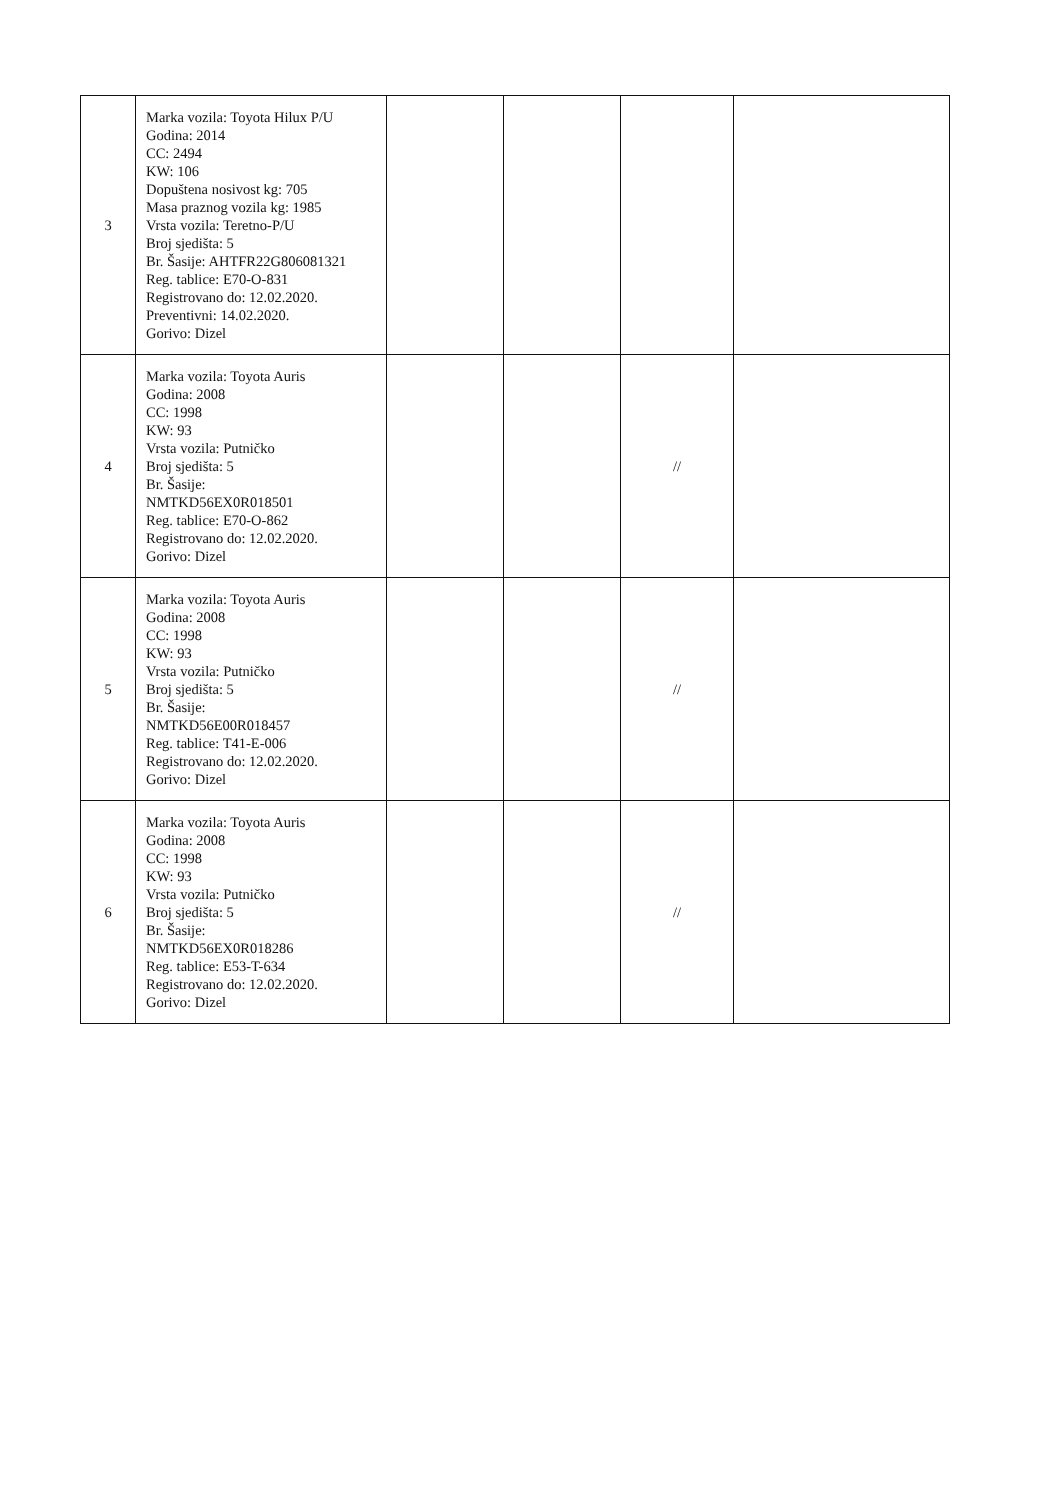| 3 | Marka vozila: Toyota Hilux P/U Godina: 2014 CC: 2494 KW: 106 Dopuštena nosivost kg: 705 Masa praznog vozila kg: 1985 Vrsta vozila: Teretno-P/U Broj sjedišta: 5 Br. Šasije: AHTFR22G806081321 Reg. tablice: E70-O-831 Registrovano do: 12.02.2020. Preventivni: 14.02.2020. Gorivo: Dizel | | | | |
| 4 | Marka vozila: Toyota Auris Godina: 2008 CC: 1998 KW: 93 Vrsta vozila: Putničko Broj sjedišta: 5 Br. Šasije: NMTKD56EX0R018501 Reg. tablice: E70-O-862 Registrovano do: 12.02.2020. Gorivo: Dizel | | | // | |
| 5 | Marka vozila: Toyota Auris Godina: 2008 CC: 1998 KW: 93 Vrsta vozila: Putničko Broj sjedišta: 5 Br. Šasije: NMTKD56E00R018457 Reg. tablice: T41-E-006 Registrovano do: 12.02.2020. Gorivo: Dizel | | | // | |
| 6 | Marka vozila: Toyota Auris Godina: 2008 CC: 1998 KW: 93 Vrsta vozila: Putničko Broj sjedišta: 5 Br. Šasije: NMTKD56EX0R018286 Reg. tablice: E53-T-634 Registrovano do: 12.02.2020. Gorivo: Dizel | | | // | |